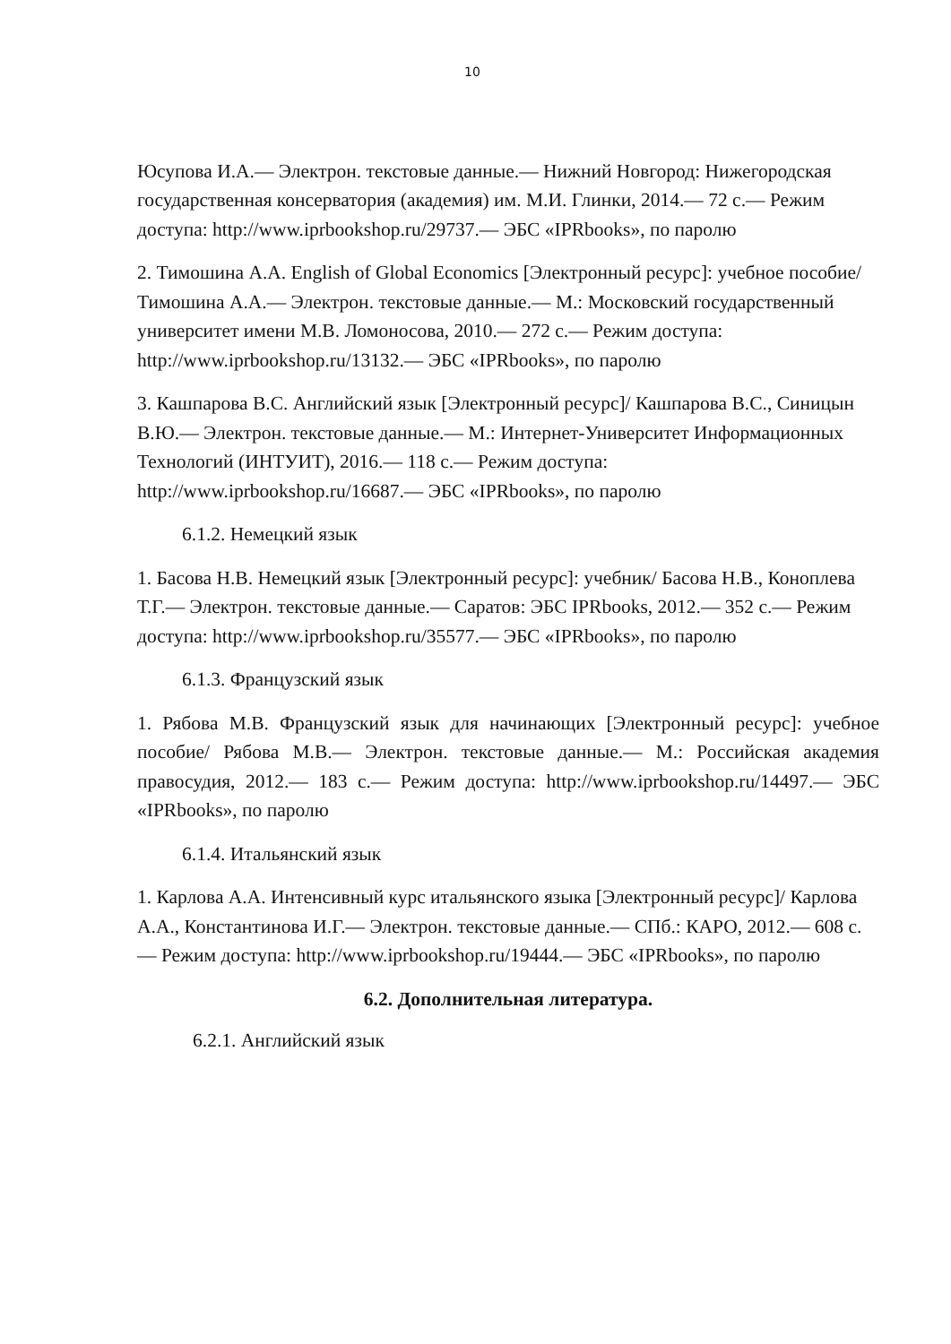10
Юсупова И.А.— Электрон. текстовые данные.— Нижний Новгород: Нижегородская государственная консерватория (академия) им. М.И. Глинки, 2014.— 72 с.— Режим доступа: http://www.iprbookshop.ru/29737.— ЭБС «IPRbooks», по паролю
2. Тимошина А.А. English of Global Economics [Электронный ресурс]: учебное пособие/ Тимошина А.А.— Электрон. текстовые данные.— М.: Московский государственный университет имени М.В. Ломоносова, 2010.— 272 с.— Режим доступа: http://www.iprbookshop.ru/13132.— ЭБС «IPRbooks», по паролю
3. Кашпарова В.С. Английский язык [Электронный ресурс]/ Кашпарова В.С., Синицын В.Ю.— Электрон. текстовые данные.— М.: Интернет-Университет Информационных Технологий (ИНТУИТ), 2016.— 118 с.— Режим доступа: http://www.iprbookshop.ru/16687.— ЭБС «IPRbooks», по паролю
6.1.2. Немецкий язык
1. Басова Н.В. Немецкий язык [Электронный ресурс]: учебник/ Басова Н.В., Коноплева Т.Г.— Электрон. текстовые данные.— Саратов: ЭБС IPRbooks, 2012.— 352 с.— Режим доступа: http://www.iprbookshop.ru/35577.— ЭБС «IPRbooks», по паролю
6.1.3. Французский язык
1. Рябова М.В. Французский язык для начинающих [Электронный ресурс]: учебное пособие/ Рябова М.В.— Электрон. текстовые данные.— М.: Российская академия правосудия, 2012.— 183 с.— Режим доступа: http://www.iprbookshop.ru/14497.— ЭБС «IPRbooks», по паролю
6.1.4. Итальянский язык
1. Карлова А.А. Интенсивный курс итальянского языка [Электронный ресурс]/ Карлова А.А., Константинова И.Г.— Электрон. текстовые данные.— СПб.: КАРО, 2012.— 608 с.— Режим доступа: http://www.iprbookshop.ru/19444.— ЭБС «IPRbooks», по паролю
6.2. Дополнительная литература.
6.2.1. Английский язык